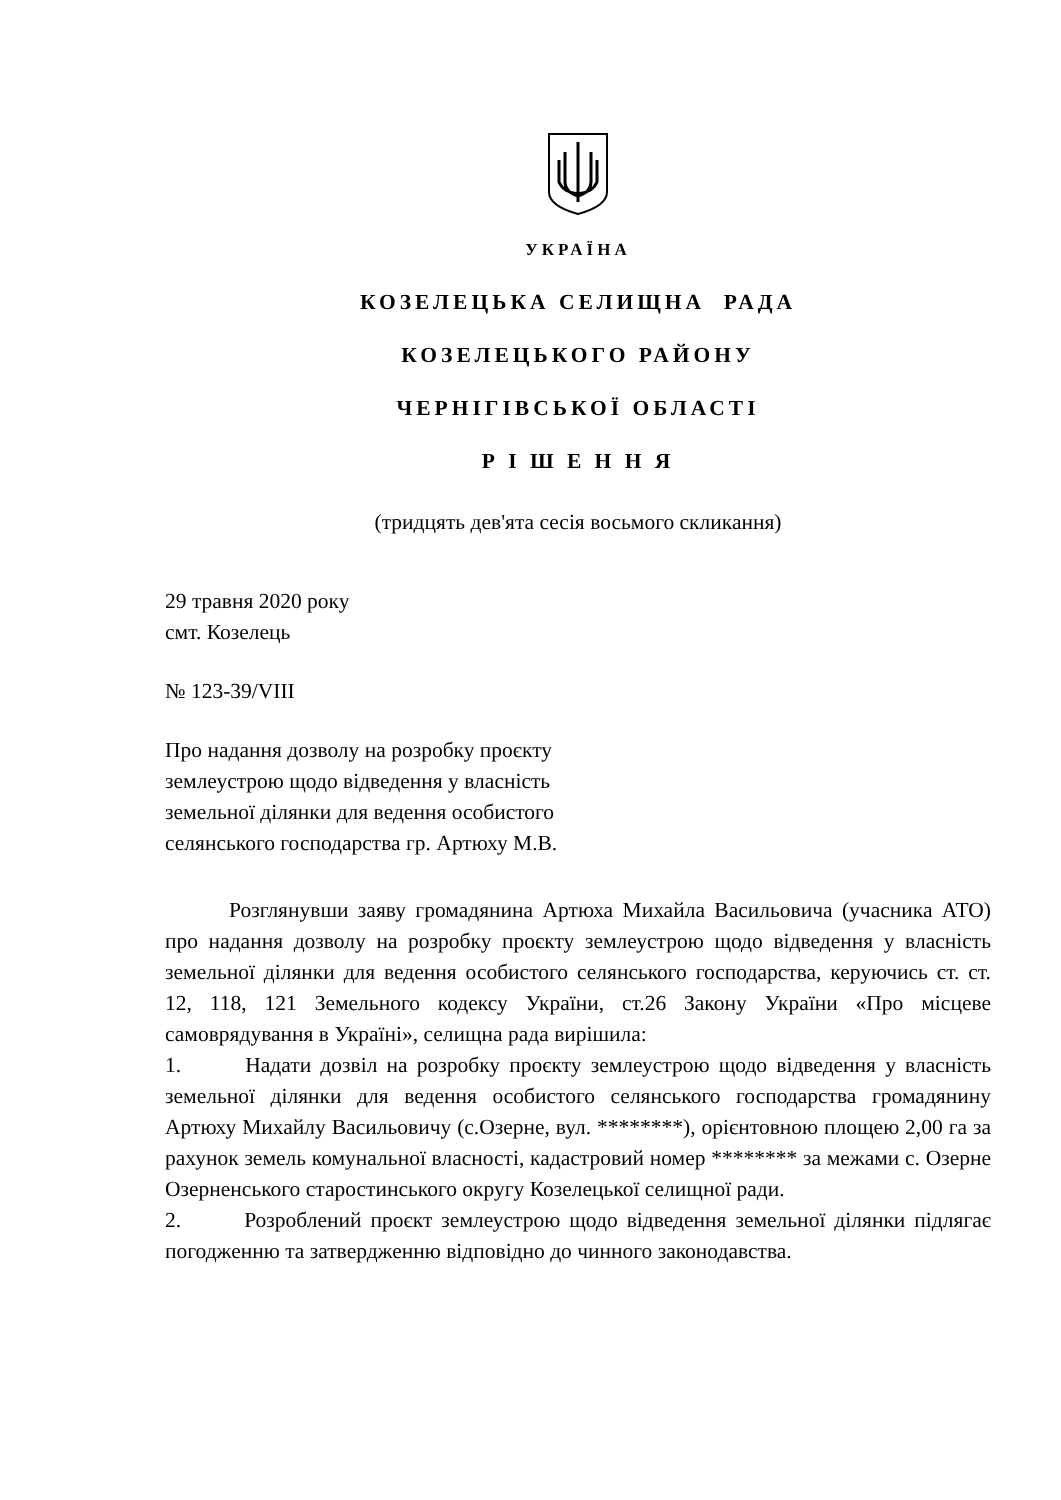УКРАЇНА
КОЗЕЛЕЦЬКА СЕЛИЩНА РАДА
КОЗЕЛЕЦЬКОГО РАЙОНУ
ЧЕРНІГІВСЬКОЇ ОБЛАСТІ
Р І Ш Е Н Н Я
(тридцять дев'ята сесія восьмого скликання)
29 травня 2020 року
смт. Козелець
№ 123-39/VIII
Про надання дозволу на розробку проєкту
землеустрою щодо відведення у власність
земельної ділянки для ведення особистого
селянського господарства гр. Артюху М.В.
Розглянувши заяву громадянина Артюха Михайла Васильовича (учасника АТО) про надання дозволу на розробку проєкту землеустрою щодо відведення у власність земельної ділянки для ведення особистого селянського господарства, керуючись ст. ст. 12, 118, 121 Земельного кодексу України, ст.26 Закону України «Про місцеве самоврядування в Україні», селищна рада вирішила:
1. Надати дозвіл на розробку проєкту землеустрою щодо відведення у власність земельної ділянки для ведення особистого селянського господарства громадянину Артюху Михайлу Васильовичу (с.Озерне, вул. ********), орієнтовною площею 2,00 га за рахунок земель комунальної власності, кадастровий номер ******** за межами с. Озерне Озерненського старостинського округу Козелецької селищної ради.
2. Розроблений проєкт землеустрою щодо відведення земельної ділянки підлягає погодженню та затвердженню відповідно до чинного законодавства.